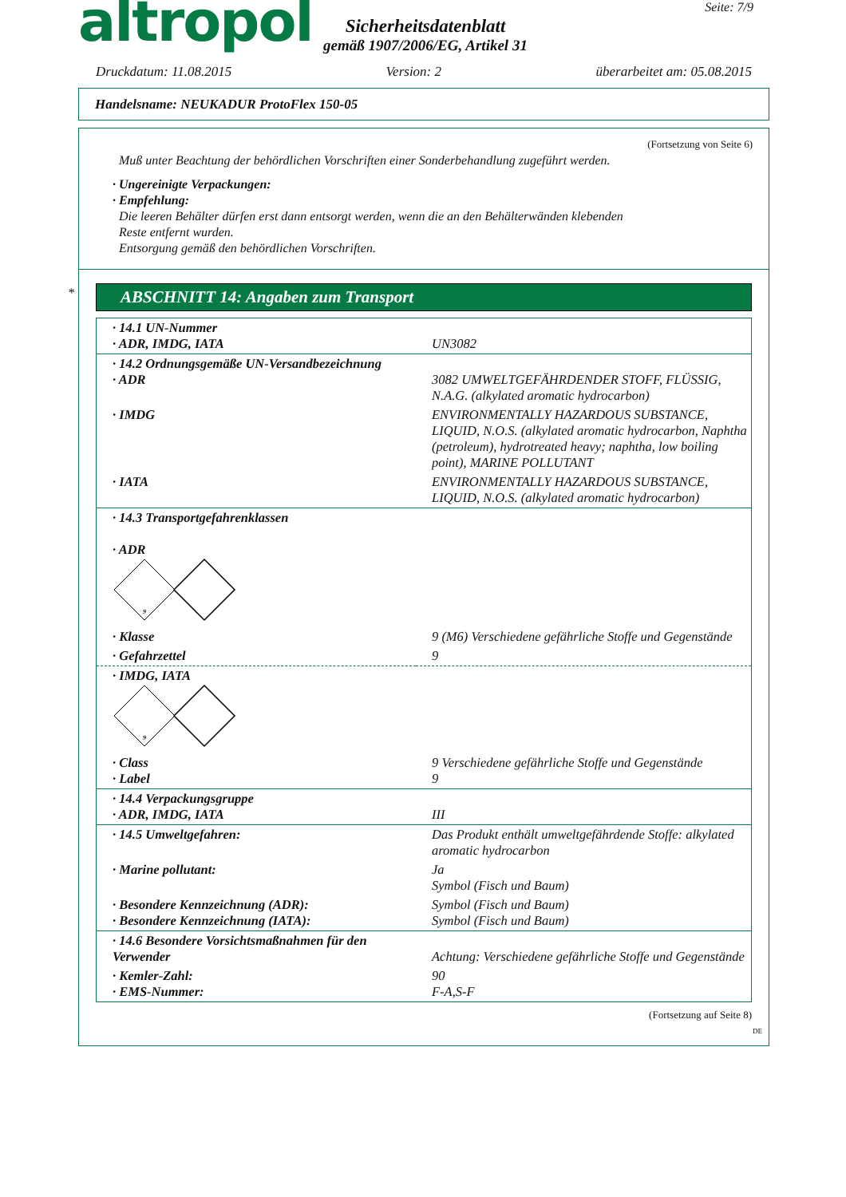altropol
Sicherheitsdatenblatt
gemäß 1907/2006/EG, Artikel 31
Seite: 7/9
Druckdatum: 11.08.2015 Version: 2 überarbeitet am: 05.08.2015
Handelsname: NEUKADUR ProtoFlex 150-05
(Fortsetzung von Seite 6)
Muß unter Beachtung der behördlichen Vorschriften einer Sonderbehandlung zugeführt werden.
· Ungereinigte Verpackungen:
· Empfehlung:
Die leeren Behälter dürfen erst dann entsorgt werden, wenn die an den Behälterwänden klebenden
Reste entfernt wurden.
Entsorgung gemäß den behördlichen Vorschriften.
*
ABSCHNITT 14: Angaben zum Transport
| · 14.1 UN-Nummer · ADR, IMDG, IATA | UN3082 |
| · 14.2 Ordnungsgemäße UN-Versandbezeichnung · ADR | 3082 UMWELTGEFÄHRDENDER STOFF, FLÜSSIG, N.A.G. (alkylated aromatic hydrocarbon) |
| · IMDG | ENVIRONMENTALLY HAZARDOUS SUBSTANCE, LIQUID, N.O.S. (alkylated aromatic hydrocarbon, Naphtha (petroleum), hydrotreated heavy; naphtha, low boiling point), MARINE POLLUTANT |
| · IATA | ENVIRONMENTALLY HAZARDOUS SUBSTANCE, LIQUID, N.O.S. (alkylated aromatic hydrocarbon) |
| · 14.3 Transportgefahrenklassen · ADR 9 | |
| · Klasse | 9 (M6) Verschiedene gefährliche Stoffe und Gegenstände |
| · Gefahrzettel | 9 |
| · IMDG, IATA 9 | |
| · Class · Label | 9 Verschiedene gefährliche Stoffe und Gegenstände 9 |
| · 14.4 Verpackungsgruppe · ADR, IMDG, IATA | III |
| · 14.5 Umweltgefahren: | Das Produkt enthält umweltgefährdende Stoffe: alkylated aromatic hydrocarbon |
| · Marine pollutant: | Ja Symbol (Fisch und Baum) |
| · Besondere Kennzeichnung (ADR): · Besondere Kennzeichnung (IATA): | Symbol (Fisch und Baum) Symbol (Fisch und Baum) |
| · 14.6 Besondere Vorsichtsmaßnahmen für den Verwender | Achtung: Verschiedene gefährliche Stoffe und Gegenstände |
| · Kemler-Zahl: · EMS-Nummer: | 90 F-A,S-F |
(Fortsetzung auf Seite 8)
DE